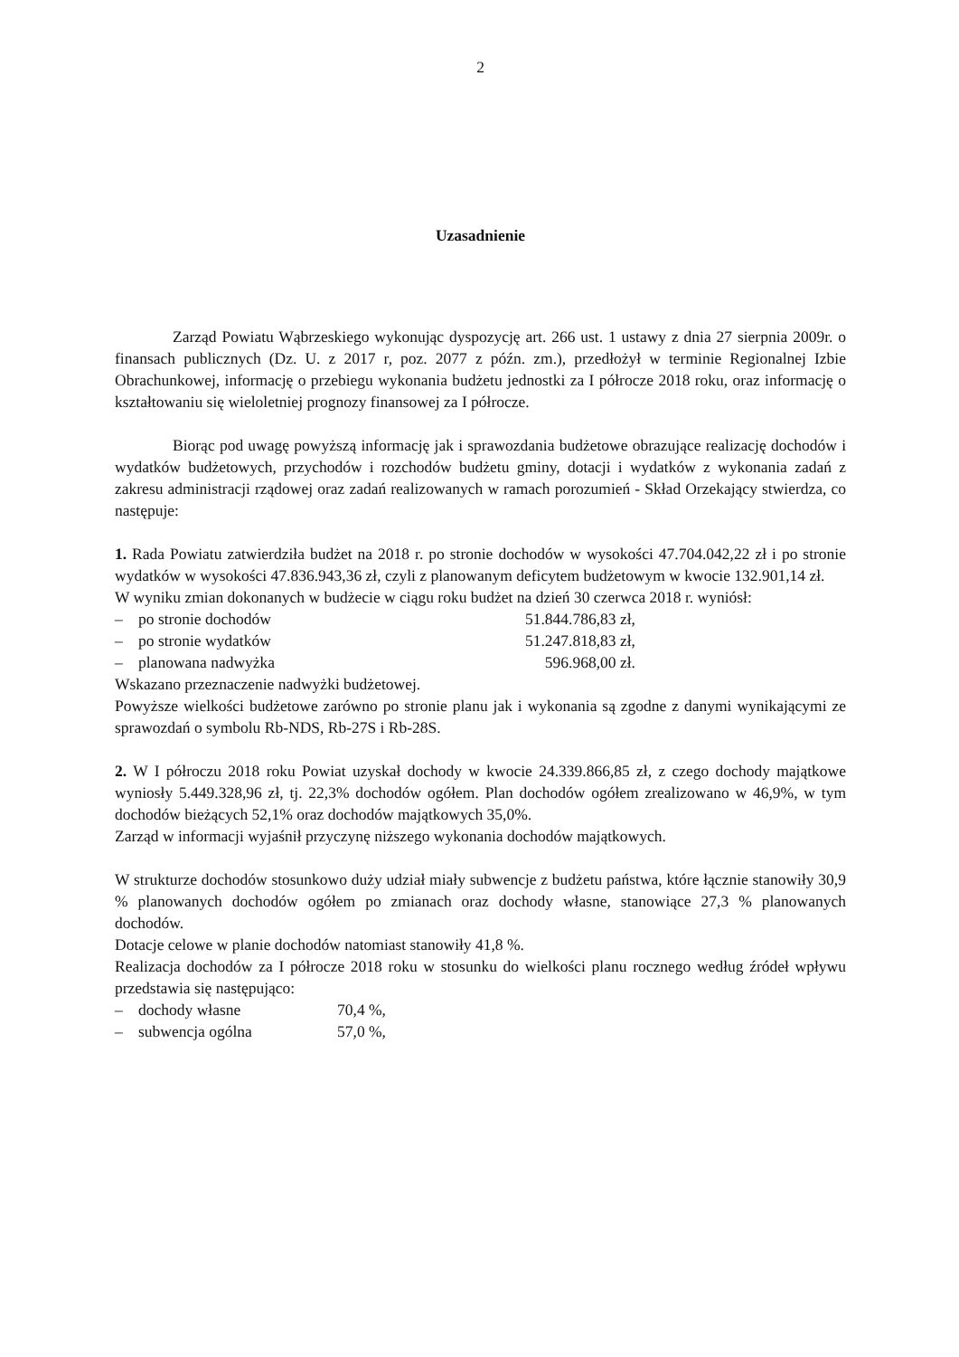2
Uzasadnienie
Zarząd Powiatu Wąbrzeskiego wykonując dyspozycję art. 266 ust. 1 ustawy z dnia 27 sierpnia 2009r. o finansach publicznych (Dz. U. z 2017 r, poz. 2077 z późn. zm.), przedłożył w terminie Regionalnej Izbie Obrachunkowej, informację o przebiegu wykonania budżetu jednostki za I półrocze 2018 roku, oraz informację o kształtowaniu się wieloletniej prognozy finansowej za I półrocze.
Biorąc pod uwagę powyższą informację jak i sprawozdania budżetowe obrazujące realizację dochodów i wydatków budżetowych, przychodów i rozchodów budżetu gminy, dotacji i wydatków z wykonania zadań z zakresu administracji rządowej oraz zadań realizowanych w ramach porozumień - Skład Orzekający stwierdza, co następuje:
1. Rada Powiatu zatwierdziła budżet na 2018 r. po stronie dochodów w wysokości 47.704.042,22 zł i po stronie wydatków w wysokości 47.836.943,36 zł, czyli z planowanym deficytem budżetowym w kwocie 132.901,14 zł.
W wyniku zmian dokonanych w budżecie w ciągu roku budżet na dzień 30 czerwca 2018 r. wyniósł:
– po stronie dochodów 51.844.786,83 zł,
– po stronie wydatków 51.247.818,83 zł,
– planowana nadwyżka 596.968,00 zł.
Wskazano przeznaczenie nadwyżki budżetowej.
Powyższe wielkości budżetowe zarówno po stronie planu jak i wykonania są zgodne z danymi wynikającymi ze sprawozdań o symbolu Rb-NDS, Rb-27S i Rb-28S.
2. W I półroczu 2018 roku Powiat uzyskał dochody w kwocie 24.339.866,85 zł, z czego dochody majątkowe wyniosły 5.449.328,96 zł, tj. 22,3% dochodów ogółem. Plan dochodów ogółem zrealizowano w 46,9%, w tym dochodów bieżących 52,1% oraz dochodów majątkowych 35,0%.
Zarząd w informacji wyjaśnił przyczynę niższego wykonania dochodów majątkowych.
W strukturze dochodów stosunkowo duży udział miały subwencje z budżetu państwa, które łącznie stanowiły 30,9 % planowanych dochodów ogółem po zmianach oraz dochody własne, stanowiące 27,3 % planowanych dochodów.
Dotacje celowe w planie dochodów natomiast stanowiły 41,8 %.
Realizacja dochodów za I półrocze 2018 roku w stosunku do wielkości planu rocznego według źródeł wpływu przedstawia się następująco:
– dochody własne 70,4 %,
– subwencja ogólna 57,0 %,